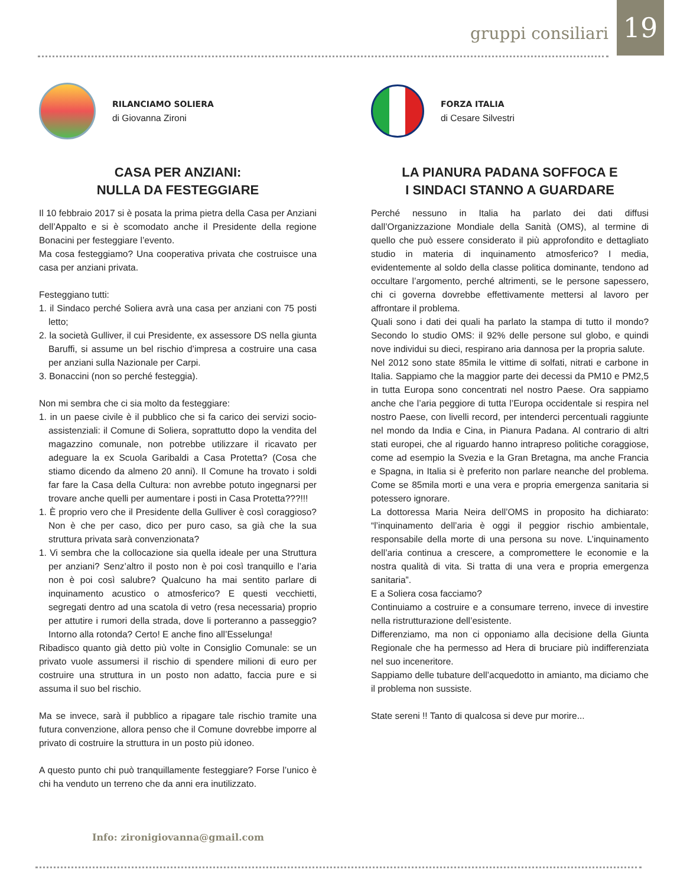gruppi consiliari
19
RILANCIAMO SOLIERA
di Giovanna Zironi
CASA PER ANZIANI:
NULLA DA FESTEGGIARE
Il 10 febbraio 2017 si è posata la prima pietra della Casa per Anziani dell’Appalto e si è scomodato anche il Presidente della regione Bonacini per festeggiare l’evento.
Ma cosa festeggiamo? Una cooperativa privata che costruisce una casa per anziani privata.
Festeggiano tutti:
1. il Sindaco perché Soliera avrà una casa per anziani con 75 posti letto;
2. la società Gulliver, il cui Presidente, ex assessore DS nella giunta Baruffi, si assume un bel rischio d’impresa a costruire una casa per anziani sulla Nazionale per Carpi.
3. Bonaccini (non so perché festeggia).
Non mi sembra che ci sia molto da festeggiare:
1. in un paese civile è il pubblico che si fa carico dei servizi socio-assistenziali: il Comune di Soliera, soprattutto dopo la vendita del magazzino comunale, non potrebbe utilizzare il ricavato per adeguare la ex Scuola Garibaldi a Casa Protetta? (Cosa che stiamo dicendo da almeno 20 anni). Il Comune ha trovato i soldi far fare la Casa della Cultura: non avrebbe potuto ingegnarsi per trovare anche quelli per aumentare i posti in Casa Protetta???!!!
1. È proprio vero che il Presidente della Gulliver è così coraggioso? Non è che per caso, dico per puro caso, sa già che la sua struttura privata sarà convenzionata?
1. Vi sembra che la collocazione sia quella ideale per una Struttura per anziani? Senz’altro il posto non è poi così tranquillo e l’aria non è poi così salubre? Qualcuno ha mai sentito parlare di inquinamento acustico o atmosferico? E questi vecchietti, segregati dentro ad una scatola di vetro (resa necessaria) proprio per attutire i rumori della strada, dove li porteranno a passeggio? Intorno alla rotonda? Certo! E anche fino all’Esselunga!
Ribadisco quanto già detto più volte in Consiglio Comunale: se un privato vuole assumersi il rischio di spendere milioni di euro per costruire una struttura in un posto non adatto, faccia pure e si assuma il suo bel rischio.
Ma se invece, sarà il pubblico a ripagare tale rischio tramite una futura convenzione, allora penso che il Comune dovrebbe imporre al privato di costruire la struttura in un posto più idoneo.
A questo punto chi può tranquillamente festeggiare? Forse l’unico è chi ha venduto un terreno che da anni era inutilizzato.
FORZA ITALIA
di Cesare Silvestri
LA PIANURA PADANA SOFFOCA E
I SINDACI STANNO A GUARDARE
Perché nessuno in Italia ha parlato dei dati diffusi dall’Organizzazione Mondiale della Sanità (OMS), al termine di quello che può essere considerato il più approfondito e dettagliato studio in materia di inquinamento atmosferico? I media, evidentemente al soldo della classe politica dominante, tendono ad occultare l’argomento, perché altrimenti, se le persone sapessero, chi ci governa dovrebbe effettivamente mettersi al lavoro per affrontare il problema.
Quali sono i dati dei quali ha parlato la stampa di tutto il mondo? Secondo lo studio OMS: il 92% delle persone sul globo, e quindi nove individui su dieci, respirano aria dannosa per la propria salute.
Nel 2012 sono state 85mila le vittime di solfati, nitrati e carbone in Italia. Sappiamo che la maggior parte dei decessi da PM10 e PM2,5 in tutta Europa sono concentrati nel nostro Paese. Ora sappiamo anche che l’aria peggiore di tutta l’Europa occidentale si respira nel nostro Paese, con livelli record, per intenderci percentuali raggiunte nel mondo da India e Cina, in Pianura Padana. Al contrario di altri stati europei, che al riguardo hanno intrapreso politiche coraggiose, come ad esempio la Svezia e la Gran Bretagna, ma anche Francia e Spagna, in Italia si è preferito non parlare neanche del problema. Come se 85mila morti e una vera e propria emergenza sanitaria si potessero ignorare.
La dottoressa Maria Neira dell’OMS in proposito ha dichiarato: “l’inquinamento dell’aria è oggi il peggior rischio ambientale, responsabile della morte di una persona su nove. L’inquinamento dell’aria continua a crescere, a compromettere le economie e la nostra qualità di vita. Si tratta di una vera e propria emergenza sanitaria”.
E a Soliera cosa facciamo?
Continuiamo a costruire e a consumare terreno, invece di investire nella ristrutturazione dell’esistente.
Differenziamo, ma non ci opponiamo alla decisione della Giunta Regionale che ha permesso ad Hera di bruciare più indifferenziata nel suo inceneritore.
Sappiamo delle tubature dell’acquedotto in amianto, ma diciamo che il problema non sussiste.
State sereni !! Tanto di qualcosa si deve pur morire...
Info: zironigiovanna@gmail.com